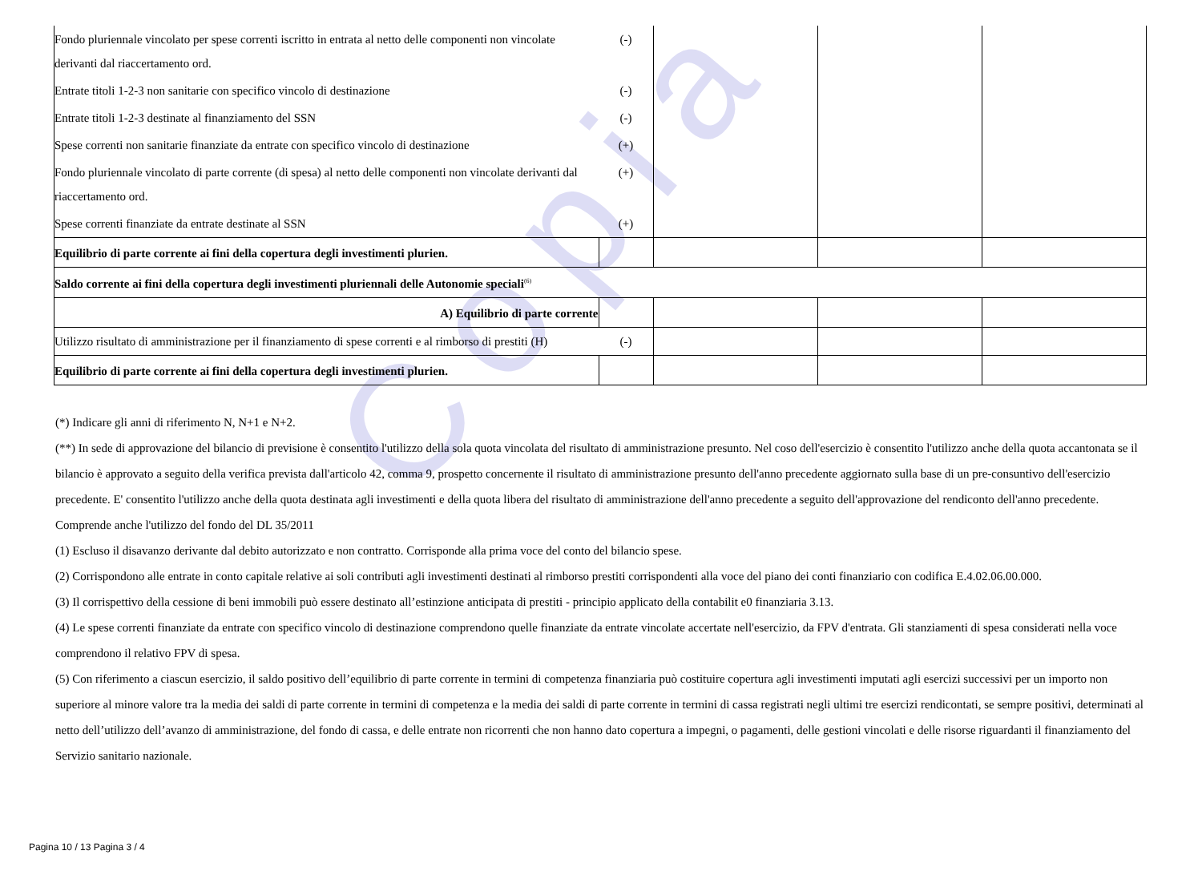Copia
| Fondo pluriennale vincolato per spese correnti iscritto in entrata al netto delle componenti non vincolate derivanti dal riaccertamento ord. | (-) | | | |
| Entrate titoli 1-2-3 non sanitarie con specifico vincolo di destinazione | (-) | | | |
| Entrate titoli 1-2-3 destinate al finanziamento del SSN | (-) | | | |
| Spese correnti non sanitarie finanziate da entrate con specifico vincolo di destinazione | (+) | | | |
| Fondo pluriennale vincolato di parte corrente (di spesa) al netto delle componenti non vincolate derivanti dal riaccertamento ord. | (+) | | | |
| Spese correnti finanziate da entrate destinate al SSN | (+) | | | |
| Equilibrio di parte corrente ai fini della copertura degli investimenti plurien. | | | | |
| Saldo corrente ai fini della copertura degli investimenti pluriennali delle Autonomie speciali<sup>(6)</sup> | | | | |
| A) Equilibrio di parte corrente | | | | |
| Utilizzo risultato di amministrazione per il finanziamento di spese correnti e al rimborso di prestiti (H) | (-) | | | |
| Equilibrio di parte corrente ai fini della copertura degli investimenti plurien. | | | | |
(*) Indicare gli anni di riferimento N, N+1 e N+2.
(**) In sede di approvazione del bilancio di previsione è consentito l'utilizzo della sola quota vincolata del risultato di amministrazione presunto. Nel coso dell'esercizio è consentito l'utilizzo anche della quota accantonata se il bilancio è approvato a seguito della verifica prevista dall'articolo 42, comma 9, prospetto concernente il risultato di amministrazione presunto dell'anno precedente aggiornato sulla base di un pre-consuntivo dell'esercizio precedente. E' consentito l'utilizzo anche della quota destinata agli investimenti e della quota libera del risultato di amministrazione dell'anno precedente a seguito dell'approvazione del rendiconto dell'anno precedente. Comprende anche l'utilizzo del fondo del DL 35/2011
(1) Escluso il disavanzo derivante dal debito autorizzato e non contratto. Corrisponde alla prima voce del conto del bilancio spese.
(2) Corrispondono alle entrate in conto capitale relative ai soli contributi agli investimenti destinati al rimborso prestiti corrispondenti alla voce del piano dei conti finanziario con codifica E.4.02.06.00.000.
(3) Il corrispettivo della cessione di beni immobili può essere destinato all’estinzione anticipata di prestiti - principio applicato della contabilit e0 finanziaria 3.13.
(4) Le spese correnti finanziate da entrate con specifico vincolo di destinazione comprendono quelle finanziate da entrate vincolate accertate nell'esercizio, da FPV d'entrata. Gli stanziamenti di spesa considerati nella voce comprendono il relativo FPV di spesa.
(5) Con riferimento a ciascun esercizio, il saldo positivo dell’equilibrio di parte corrente in termini di competenza finanziaria può costituire copertura agli investimenti imputati agli esercizi successivi per un importo non superiore al minore valore tra la media dei saldi di parte corrente in termini di competenza e la media dei saldi di parte corrente in termini di cassa registrati negli ultimi tre esercizi rendicontati, se sempre positivi, determinati al netto dell’utilizzo dell’avanzo di amministrazione, del fondo di cassa, e delle entrate non ricorrenti che non hanno dato copertura a impegni, o pagamenti, delle gestioni vincolati e delle risorse riguardanti il finanziamento del Servizio sanitario nazionale.
Pagina 10 / 13 Pagina 3 / 4